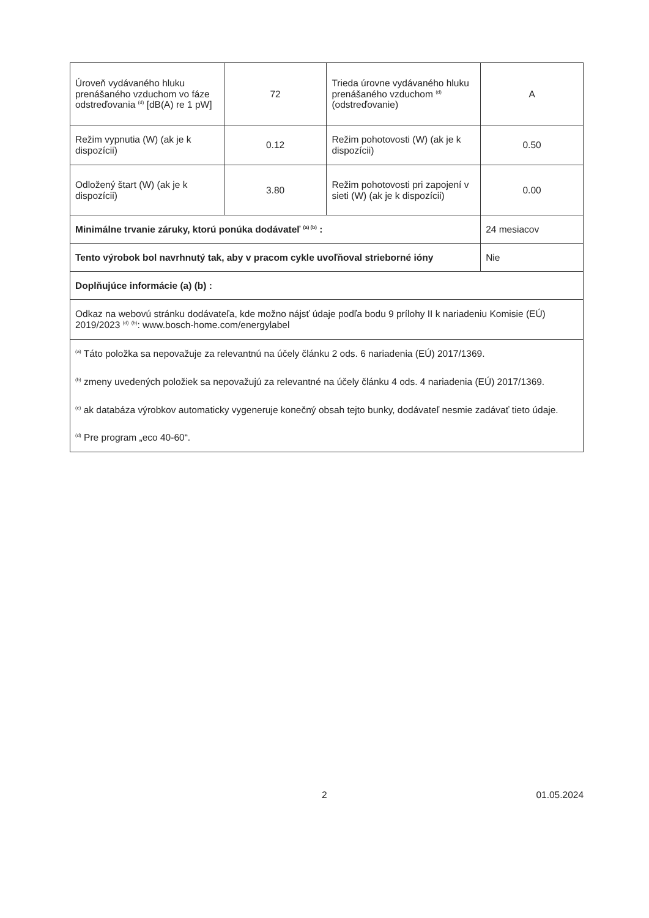| Úroveň vydávaného hluku prenášaného vzduchom vo fáze odstreďovania <sup>(d)</sup> [dB(A) re 1 pW] | 72 | Trieda úrovne vydávaného hluku prenášaného vzduchom <sup>(d)</sup> (odstreďovanie) | A |
| Režim vypnutia (W) (ak je k dispozícii) | 0.12 | Režim pohotovosti (W) (ak je k dispozícii) | 0.50 |
| Odložený štart (W) (ak je k dispozícii) | 3.80 | Režim pohotovosti pri zapojení v sieti (W) (ak je k dispozícii) | 0.00 |
| Minimálne trvanie záruky, ktorú ponúka dodávateľ <sup>(a) (b)</sup> : | | | 24 mesiacov |
| Tento výrobok bol navrhnutý tak, aby v pracom cykle uvoľňoval strieborné ióny | | | Nie |
| Doplňujúce informácie (a) (b) : | | | |
| Odkaz na webovú stránku dodávateľa, kde možno nájsť údaje podľa bodu 9 prílohy II k nariadeniu Komisie (EÚ) 2019/2023 <sup>(d)</sup> <sup>(b)</sup>: www.bosch-home.com/energylabel | | | |
| <sup>(a)</sup> Táto položka sa nepovažuje za relevantnú na účely článku 2 ods. 6 nariadenia (EÚ) 2017/1369. <sup>(b)</sup> zmeny uvedených položiek sa nepovažujú za relevantné na účely článku 4 ods. 4 nariadenia (EÚ) 2017/1369. <sup>(c)</sup> ak databáza výrobkov automaticky vygeneruje konečný obsah tejto bunky, dodávateľ nesmie zadávať tieto údaje. <sup>(d)</sup> Pre program „eco 40-60“. | | | |
2 01.05.2024